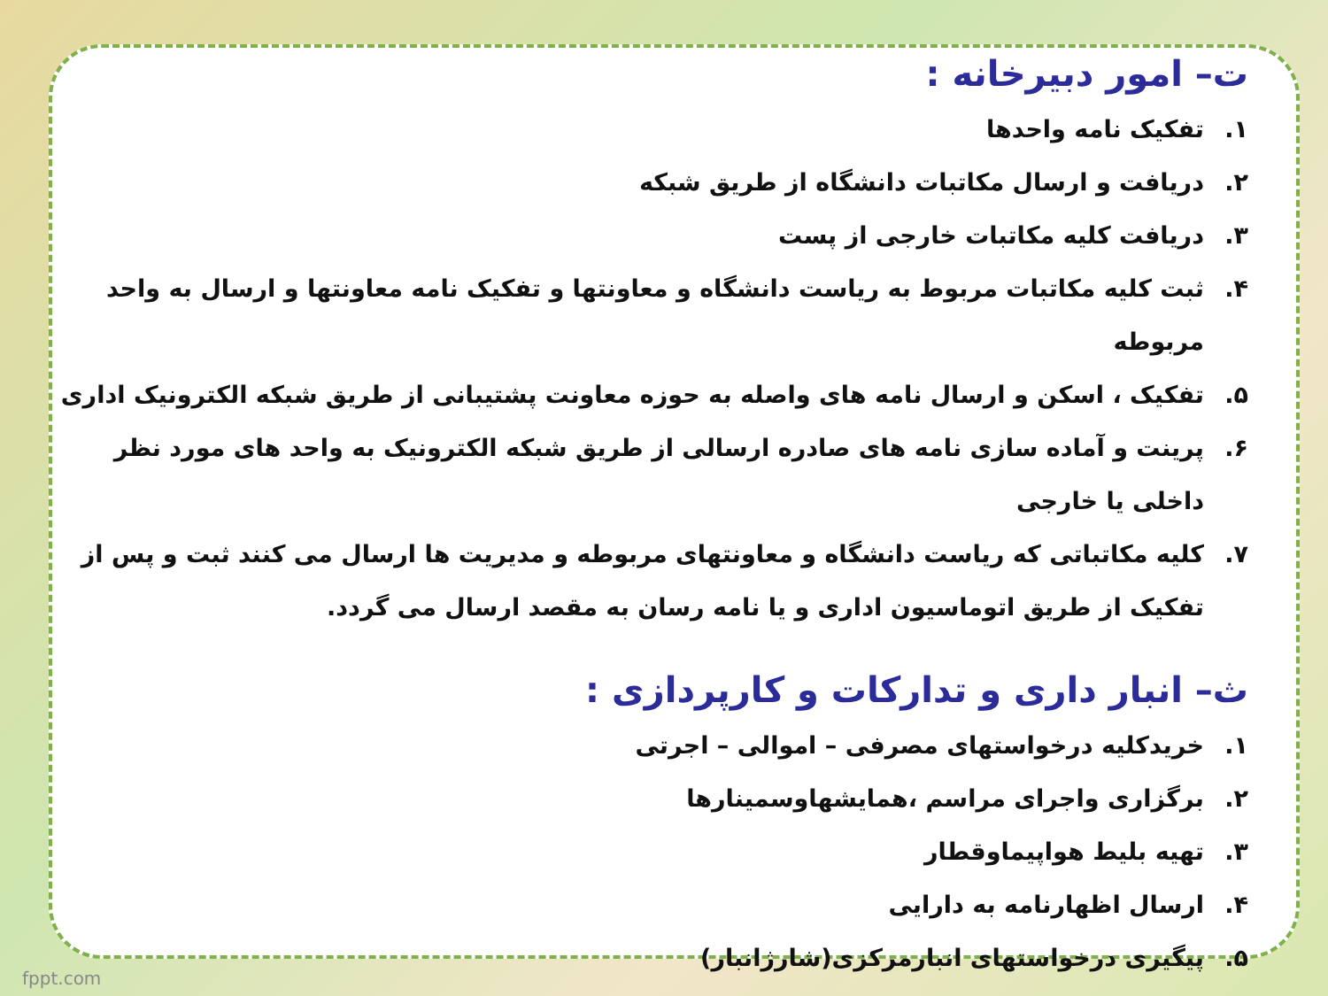ت– امور دبیرخانه :
۱. تفکیک نامه واحدها
۲. دریافت و ارسال مکاتبات دانشگاه از طریق شبکه
۳. دریافت کلیه مکاتبات خارجی از پست
۴. ثبت کلیه مکاتبات مربوط به ریاست دانشگاه و معاونتها و تفکیک نامه معاونتها و ارسال به واحد مربوطه
۵. تفکیک ، اسکن و ارسال نامه های واصله به حوزه معاونت پشتیبانی از طریق شبکه الکترونیک اداری
۶. پرینت و آماده سازی نامه های صادره ارسالی از طریق شبکه الکترونیک به واحد های مورد نظر داخلی یا خارجی
۷. کلیه مکاتباتی که ریاست دانشگاه و معاونتهای مربوطه و مدیریت ها ارسال می کنند ثبت و پس از تفکیک از طریق اتوماسیون اداری و یا نامه رسان به مقصد ارسال می گردد.
ث– انبار داری و تدارکات و کارپردازی :
۱. خریدکلیه درخواستهای مصرفی – اموالی – اجرتی
۲. برگزاری واجرای مراسم ،همایشهاوسمینارها
۳. تهیه بلیط هواپیماوقطار
۴. ارسال اظهارنامه به دارایی
۵. پیگیری درخواستهای انبارمرکزی(شارژانبار)
fppt.com